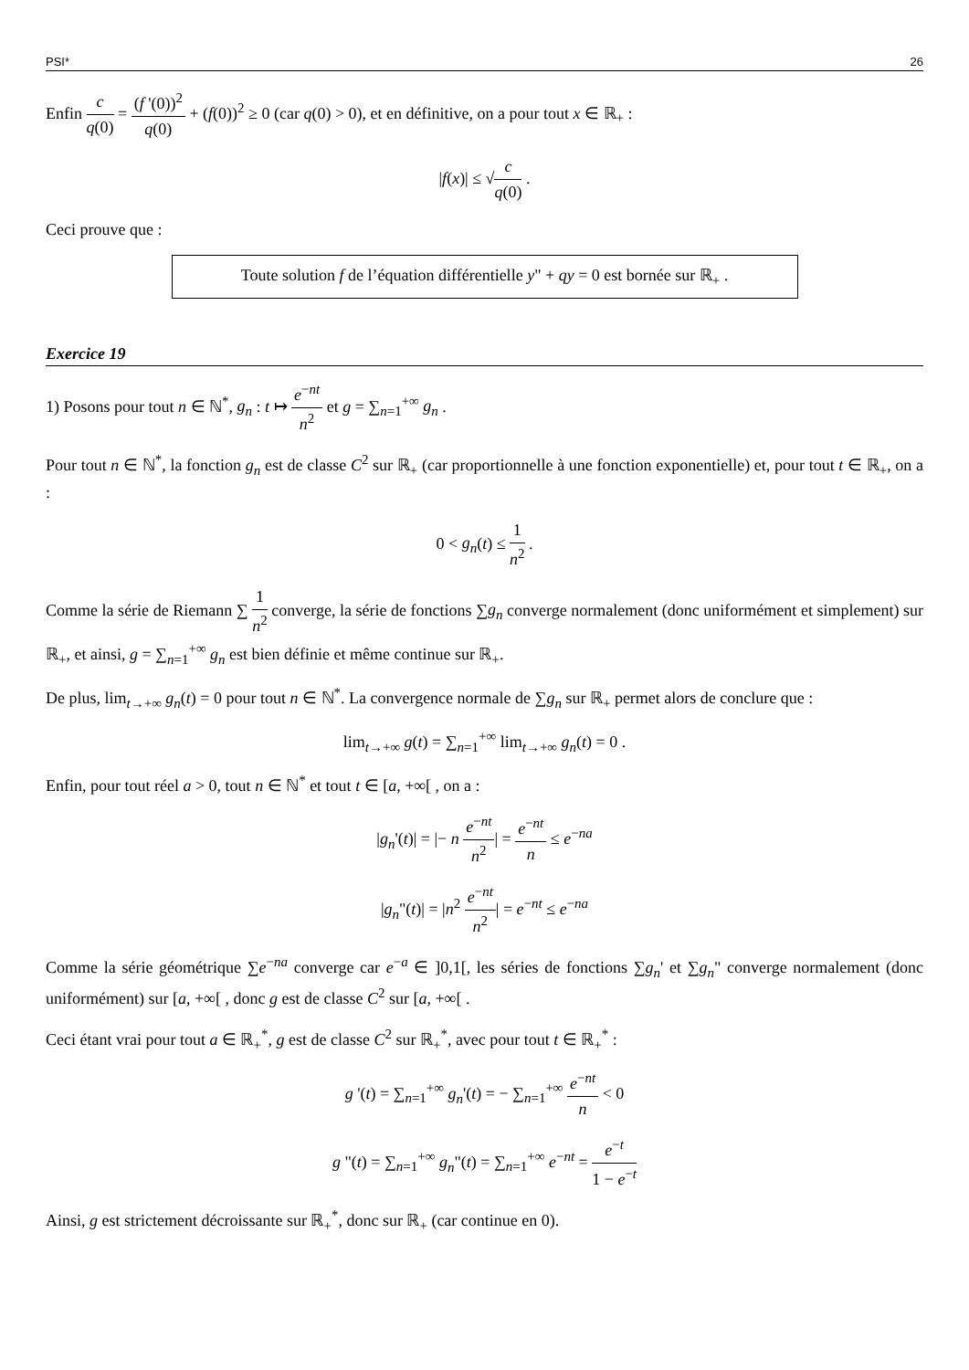PSI* 26
Enfin c q(0) = (f '(0))<sup>2</sup> q(0) + (f(0))<sup>2</sup> ≥ 0 (car q(0) > 0), et en définitive, on a pour tout x ∈ ℝ<sub>+</sub> :
|f(x)| ≤ √c q(0) .
Ceci prouve que :
Toute solution f de l’équation différentielle y" + qy = 0 est bornée sur ℝ<sub>+</sub> .
Exercice 19
1) Posons pour tout n ∈ ℕ<sup>*</sup>, g<sub>n</sub> : t ↦ e<sup>−nt</sup> n<sup>2</sup> et g = ∑<sub>n=1</sub><sup>+∞</sup> g<sub>n</sub> .
Pour tout n ∈ ℕ<sup>*</sup>, la fonction g<sub>n</sub> est de classe C<sup>2</sup> sur ℝ<sub>+</sub> (car proportionnelle à une fonction exponentielle) et, pour tout t ∈ ℝ<sub>+</sub>, on a :
0 < g<sub>n</sub>(t) ≤ 1 n<sup>2</sup> .
Comme la série de Riemann ∑ 1 n<sup>2</sup> converge, la série de fonctions ∑g<sub>n</sub> converge normalement (donc uniformément et simplement) sur ℝ<sub>+</sub>, et ainsi, g = ∑<sub>n=1</sub><sup>+∞</sup> g<sub>n</sub> est bien définie et même continue sur ℝ<sub>+</sub>.
De plus, lim<sub>t→+∞</sub> g<sub>n</sub>(t) = 0 pour tout n ∈ ℕ<sup>*</sup>. La convergence normale de ∑g<sub>n</sub> sur ℝ<sub>+</sub> permet alors de conclure que :
lim<sub>t→+∞</sub> g(t) = ∑<sub>n=1</sub><sup>+∞</sup> lim<sub>t→+∞</sub> g<sub>n</sub>(t) = 0 .
Enfin, pour tout réel a > 0, tout n ∈ ℕ<sup>*</sup> et tout t ∈ [a, +∞[ , on a :
|g<sub>n</sub>'(t)| = |− n e<sup>−nt</sup> n<sup>2</sup>| = e<sup>−nt</sup> n ≤ e<sup>−na</sup>
|g<sub>n</sub>"(t)| = |n<sup>2</sup> e<sup>−nt</sup> n<sup>2</sup>| = e<sup>−nt</sup> ≤ e<sup>−na</sup>
Comme la série géométrique ∑e<sup>−na</sup> converge car e<sup>−a</sup> ∈ ]0,1[, les séries de fonctions ∑g<sub>n</sub>' et ∑g<sub>n</sub>" converge normalement (donc uniformément) sur [a, +∞[ , donc g est de classe C<sup>2</sup> sur [a, +∞[ .
Ceci étant vrai pour tout a ∈ ℝ<sub>+</sub><sup>*</sup>, g est de classe C<sup>2</sup> sur ℝ<sub>+</sub><sup>*</sup>, avec pour tout t ∈ ℝ<sub>+</sub><sup>*</sup> :
g '(t) = ∑<sub>n=1</sub><sup>+∞</sup> g<sub>n</sub>'(t) = − ∑<sub>n=1</sub><sup>+∞</sup> e<sup>−nt</sup> n < 0
g "(t) = ∑<sub>n=1</sub><sup>+∞</sup> g<sub>n</sub>"(t) = ∑<sub>n=1</sub><sup>+∞</sup> e<sup>−nt</sup> = e<sup>−t</sup> 1 − e<sup>−t</sup>
Ainsi, g est strictement décroissante sur ℝ<sub>+</sub><sup>*</sup>, donc sur ℝ<sub>+</sub> (car continue en 0).